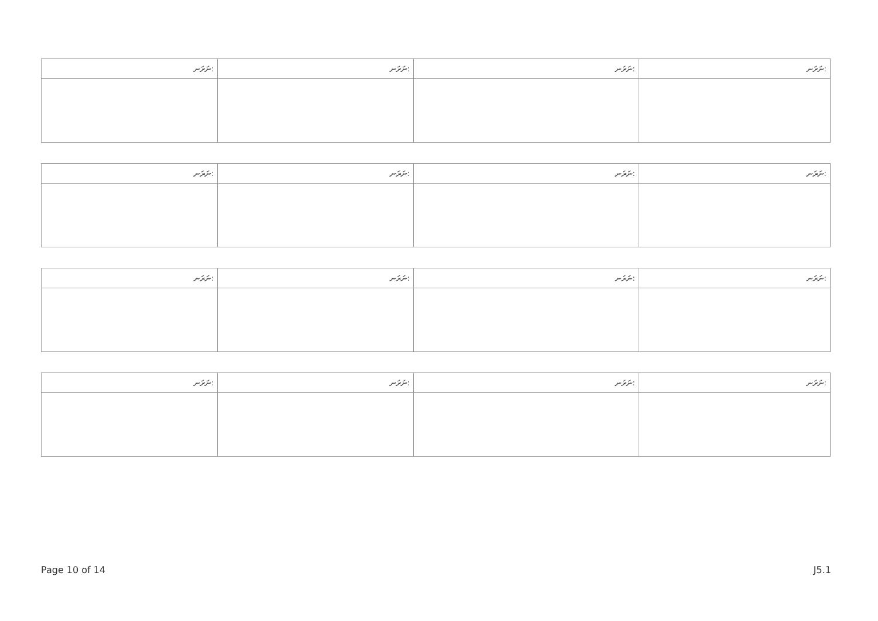| ނަރަނ: | ނަރަނ: | ނަރަނ: | ނަރަނ: |
| --- | --- | --- | --- |
| ނަރަނ: | ނަރަނ: | ނަރަނ: | ނަރަނ: |
| --- | --- | --- | --- |
| ނަރަނ: | ނަރަނ: | ނަރަނ: | ނަރަނ: |
| --- | --- | --- | --- |
| ނަރަނ: | ނަރަނ: | ނަރަނ: | ނަރަނ: |
| --- | --- | --- | --- |
Page 10 of 14 J5.1